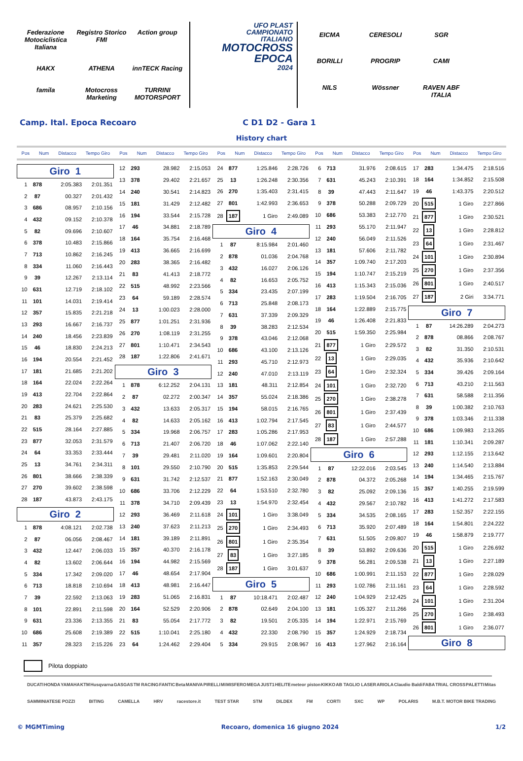Federazione Motociclistica Italiana Registro Storico FMI Action group HAKX ATHENA innTECK Racing famila Motocross Marketing TURRINI MOTORSPORT
UFO PLAST
CAMPIONATO
ITALIANO
MOTOCROSS
EPOCA
2024
EICMA CERESOLI SGR BORILLI PROGRIP CAMI NILS Wössner RAVEN ABF ITALIA
Camp. Ital. Epoca Recoaro C D1 D2 - Gara 1
History chart
Pos Num Distacco Tempo Giro Pos Num Distacco Tempo Giro Pos Num Distacco Tempo Giro Pos Num Distacco Tempo Giro Pos Num Distacco Tempo Giro
| Giro 1 | | | |
| 1 | 878 | 2:05.383 | 2:01.351 |
| 2 | 87 | 00.327 | 2:01.432 |
| 3 | 686 | 08.957 | 2:10.156 |
| 4 | 432 | 09.152 | 2:10.378 |
| 5 | 82 | 09.696 | 2:10.607 |
| 6 | 378 | 10.483 | 2:15.866 |
| 7 | 713 | 10.862 | 2:16.245 |
| 8 | 334 | 11.060 | 2:16.443 |
| 9 | 39 | 12.267 | 2:13.114 |
| 10 | 631 | 12.719 | 2:18.102 |
| 11 | 101 | 14.031 | 2:19.414 |
| 12 | 357 | 15.835 | 2:21.218 |
| 13 | 293 | 16.667 | 2:16.737 |
| 14 | 240 | 18.456 | 2:23.839 |
| 15 | 46 | 18.830 | 2:24.213 |
| 16 | 194 | 20.554 | 2:21.452 |
| 17 | 181 | 21.685 | 2:21.202 |
| 18 | 164 | 22.024 | 2:22.264 |
| 19 | 413 | 22.704 | 2:22.864 |
| 20 | 283 | 24.621 | 2:25.530 |
| 21 | 83 | 25.379 | 2:25.682 |
| 22 | 515 | 28.164 | 2:27.885 |
| 23 | 877 | 32.053 | 2:31.579 |
| 24 | 64 | 33.353 | 2:33.444 |
| 25 | 13 | 34.761 | 2:34.311 |
| 26 | 801 | 38.666 | 2:38.339 |
| 27 | 270 | 39.602 | 2:38.598 |
| 28 | 187 | 43.873 | 2:43.175 |
| Giro 2 | | | |
| 1 | 878 | 4:08.121 | 2:02.738 |
| 2 | 87 | 06.056 | 2:08.467 |
| 3 | 432 | 12.447 | 2:06.033 |
| 4 | 82 | 13.602 | 2:06.644 |
| 5 | 334 | 17.342 | 2:09.020 |
| 6 | 713 | 18.818 | 2:10.694 |
| 7 | 39 | 22.592 | 2:13.063 |
| 8 | 101 | 22.891 | 2:11.598 |
| 9 | 631 | 23.336 | 2:13.355 |
| 10 | 686 | 25.608 | 2:19.389 |
| 11 | 357 | 28.323 | 2:15.226 |
| 12 | 293 | 28.982 | 2:15.053 |
| 13 | 378 | 29.402 | 2:21.657 |
| 14 | 240 | 30.541 | 2:14.823 |
| 15 | 181 | 31.429 | 2:12.482 |
| 16 | 194 | 33.544 | 2:15.728 |
| 17 | 46 | 34.881 | 2:18.789 |
| 18 | 164 | 35.754 | 2:16.468 |
| 19 | 413 | 36.665 | 2:16.699 |
| 20 | 283 | 38.365 | 2:16.482 |
| 21 | 83 | 41.413 | 2:18.772 |
| 22 | 515 | 48.992 | 2:23.566 |
| 23 | 64 | 59.189 | 2:28.574 |
| 24 | 13 | 1:00.023 | 2:28.000 |
| 25 | 877 | 1:01.251 | 2:31.936 |
| 26 | 270 | 1:08.119 | 2:31.255 |
| 27 | 801 | 1:10.471 | 2:34.543 |
| 28 | 187 | 1:22.806 | 2:41.671 |
| Giro 3 | | | |
| 1 | 878 | 6:12.252 | 2:04.131 |
| 2 | 87 | 02.272 | 2:00.347 |
| 3 | 432 | 13.633 | 2:05.317 |
| 4 | 82 | 14.633 | 2:05.162 |
| 5 | 334 | 19.968 | 2:06.757 |
| 6 | 713 | 21.407 | 2:06.720 |
| 7 | 39 | 29.481 | 2:11.020 |
| 8 | 101 | 29.550 | 2:10.790 |
| 9 | 631 | 31.742 | 2:12.537 |
| 10 | 686 | 33.706 | 2:12.229 |
| 11 | 378 | 34.710 | 2:09.439 |
| 12 | 293 | 36.469 | 2:11.618 |
| 13 | 240 | 37.623 | 2:11.213 |
| 14 | 181 | 39.189 | 2:11.891 |
| 15 | 357 | 40.370 | 2:16.178 |
| 16 | 194 | 44.982 | 2:15.569 |
| 17 | 46 | 48.654 | 2:17.904 |
| 18 | 413 | 48.981 | 2:16.447 |
| 19 | 283 | 51.065 | 2:16.831 |
| 20 | 164 | 52.529 | 2:20.906 |
| 21 | 83 | 55.054 | 2:17.772 |
| 22 | 515 | 1:10.041 | 2:25.180 |
| 23 | 64 | 1:24.462 | 2:29.404 |
| 24 | 877 | 1:25.846 | 2:28.726 |
| 25 | 13 | 1:26.248 | 2:30.356 |
| 26 | 270 | 1:35.403 | 2:31.415 |
| 27 | 801 | 1:42.993 | 2:36.653 |
| 28 | 187 | 1 Giro | 2:49.089 |
| Giro 4 | | | |
| 1 | 87 | 8:15.984 | 2:01.460 |
| 2 | 878 | 01.036 | 2:04.768 |
| 3 | 432 | 16.027 | 2:06.126 |
| 4 | 82 | 16.653 | 2:05.752 |
| 5 | 334 | 23.435 | 2:07.199 |
| 6 | 713 | 25.848 | 2:08.173 |
| 7 | 631 | 37.339 | 2:09.329 |
| 8 | 39 | 38.283 | 2:12.534 |
| 9 | 378 | 43.046 | 2:12.068 |
| 10 | 686 | 43.100 | 2:13.126 |
| 11 | 293 | 45.710 | 2:12.973 |
| 12 | 240 | 47.010 | 2:13.119 |
| 13 | 181 | 48.311 | 2:12.854 |
| 14 | 357 | 55.024 | 2:18.386 |
| 15 | 194 | 58.015 | 2:16.765 |
| 16 | 413 | 1:02.794 | 2:17.545 |
| 17 | 283 | 1:05.286 | 2:17.953 |
| 18 | 46 | 1:07.062 | 2:22.140 |
| 19 | 164 | 1:09.601 | 2:20.804 |
| 20 | 515 | 1:35.853 | 2:29.544 |
| 21 | 877 | 1:52.163 | 2:30.049 |
| 22 | 64 | 1:53.510 | 2:32.780 |
| 23 | 13 | 1:54.970 | 2:32.454 |
| 24 | 101 | 1 Giro | 3:38.049 |
| 25 | 270 | 1 Giro | 2:34.493 |
| 26 | 801 | 1 Giro | 2:35.354 |
| 27 | 83 | 1 Giro | 3:27.185 |
| 28 | 187 | 1 Giro | 3:01.637 |
| Giro 5 | | | |
| 1 | 87 | 10:18.471 | 2:02.487 |
| 2 | 878 | 02.649 | 2:04.100 |
| 3 | 82 | 19.501 | 2:05.335 |
| 4 | 432 | 22.330 | 2:08.790 |
| 5 | 334 | 29.915 | 2:08.967 |
| 6 | 713 | 31.976 | 2:08.615 |
| 7 | 631 | 45.243 | 2:10.391 |
| 8 | 39 | 47.443 | 2:11.647 |
| 9 | 378 | 50.288 | 2:09.729 |
| 10 | 686 | 53.383 | 2:12.770 |
| 11 | 293 | 55.170 | 2:11.947 |
| 12 | 240 | 56.049 | 2:11.526 |
| 13 | 181 | 57.606 | 2:11.782 |
| 14 | 357 | 1:09.740 | 2:17.203 |
| 15 | 194 | 1:10.747 | 2:15.219 |
| 16 | 413 | 1:15.343 | 2:15.036 |
| 17 | 283 | 1:19.504 | 2:16.705 |
| 18 | 164 | 1:22.889 | 2:15.775 |
| 19 | 46 | 1:26.408 | 2:21.833 |
| 20 | 515 | 1:59.350 | 2:25.984 |
| 21 | 877 | 1 Giro | 2:29.572 |
| 22 | 13 | 1 Giro | 2:29.035 |
| 23 | 64 | 1 Giro | 2:32.324 |
| 24 | 101 | 1 Giro | 2:32.720 |
| 25 | 270 | 1 Giro | 2:38.278 |
| 26 | 801 | 1 Giro | 2:37.439 |
| 27 | 83 | 1 Giro | 2:44.577 |
| 28 | 187 | 1 Giro | 2:57.288 |
| Giro 6 | | | |
| 1 | 87 | 12:22.016 | 2:03.545 |
| 2 | 878 | 04.372 | 2:05.268 |
| 3 | 82 | 25.092 | 2:09.136 |
| 4 | 432 | 29.567 | 2:10.782 |
| 5 | 334 | 34.535 | 2:08.165 |
| 6 | 713 | 35.920 | 2:07.489 |
| 7 | 631 | 51.505 | 2:09.807 |
| 8 | 39 | 53.892 | 2:09.636 |
| 9 | 378 | 56.281 | 2:09.538 |
| 10 | 686 | 1:00.991 | 2:11.153 |
| 11 | 293 | 1:02.786 | 2:11.161 |
| 12 | 240 | 1:04.929 | 2:12.425 |
| 13 | 181 | 1:05.327 | 2:11.266 |
| 14 | 194 | 1:22.971 | 2:15.769 |
| 15 | 357 | 1:24.929 | 2:18.734 |
| 16 | 413 | 1:27.962 | 2:16.164 |
| 17 | 283 | 1:34.475 | 2:18.516 |
| 18 | 164 | 1:34.852 | 2:15.508 |
| 19 | 46 | 1:43.375 | 2:20.512 |
| 20 | 515 | 1 Giro | 2:27.866 |
| 21 | 877 | 1 Giro | 2:30.521 |
| 22 | 13 | 1 Giro | 2:28.812 |
| 23 | 64 | 1 Giro | 2:31.467 |
| 24 | 101 | 1 Giro | 2:30.894 |
| 25 | 270 | 1 Giro | 2:37.356 |
| 26 | 801 | 1 Giro | 2:40.517 |
| 27 | 187 | 2 Giri | 3:34.771 |
| Giro 7 | | | |
| 1 | 87 | 14:26.289 | 2:04.273 |
| 2 | 878 | 08.866 | 2:08.767 |
| 3 | 82 | 31.350 | 2:10.531 |
| 4 | 432 | 35.936 | 2:10.642 |
| 5 | 334 | 39.426 | 2:09.164 |
| 6 | 713 | 43.210 | 2:11.563 |
| 7 | 631 | 58.588 | 2:11.356 |
| 8 | 39 | 1:00.382 | 2:10.763 |
| 9 | 378 | 1:03.346 | 2:11.338 |
| 10 | 686 | 1:09.983 | 2:13.265 |
| 11 | 181 | 1:10.341 | 2:09.287 |
| 12 | 293 | 1:12.155 | 2:13.642 |
| 13 | 240 | 1:14.540 | 2:13.884 |
| 14 | 194 | 1:34.465 | 2:15.767 |
| 15 | 357 | 1:40.255 | 2:19.599 |
| 16 | 413 | 1:41.272 | 2:17.583 |
| 17 | 283 | 1:52.357 | 2:22.155 |
| 18 | 164 | 1:54.801 | 2:24.222 |
| 19 | 46 | 1:58.879 | 2:19.777 |
| 20 | 515 | 1 Giro | 2:26.692 |
| 21 | 13 | 1 Giro | 2:27.189 |
| 22 | 877 | 1 Giro | 2:28.029 |
| 23 | 64 | 1 Giro | 2:28.592 |
| 24 | 101 | 1 Giro | 2:31.204 |
| 25 | 270 | 1 Giro | 2:38.493 |
| 26 | 801 | 1 Giro | 2:36.077 |
| Giro 8 | | | |
Pilota doppiato
DUCATI HONDA YAMAHA KTM Husqvarna GASGAS TM RACING FANTIC Beta MANIVA PIRELLI MI MISFERO MEGA JUST1 HELITE meteor piston KIKKO AB TAGLIO LASER ARIOLA Claudio Baldi FABA TRIAL CROSS PALETTI Mitas SAMMINIATESE POZZI BITING CAMELLA HRV racestore.it TEST STAR STM DILDEX FM CORTI SXC WP POLARIS M.B.T. MOTOR BIKE TRADING
© MGMTiming Recoaro, domenica 16 giugno 2024 1/2